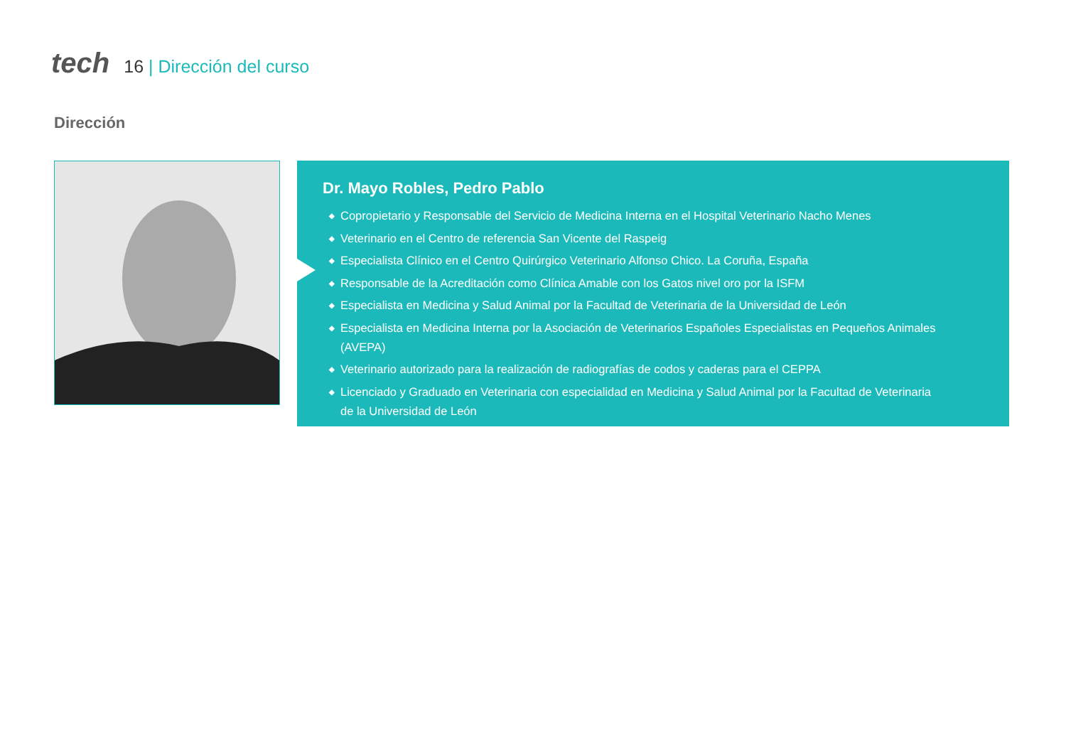tech 16 | Dirección del curso
Dirección
Dr. Mayo Robles, Pedro Pablo
◆ Copropietario y Responsable del Servicio de Medicina Interna en el Hospital Veterinario Nacho Menes
◆ Veterinario en el Centro de referencia San Vicente del Raspeig
◆ Especialista Clínico en el Centro Quirúrgico Veterinario Alfonso Chico. La Coruña, España
◆ Responsable de la Acreditación como Clínica Amable con los Gatos nivel oro por la ISFM
◆ Especialista en Medicina y Salud Animal por la Facultad de Veterinaria de la Universidad de León
◆ Especialista en Medicina Interna por la Asociación de Veterinarios Españoles Especialistas en Pequeños Animales (AVEPA)
◆ Veterinario autorizado para la realización de radiografías de codos y caderas para el CEPPA
◆ Licenciado y Graduado en Veterinaria con especialidad en Medicina y Salud Animal por la Facultad de Veterinaria
de la Universidad de León